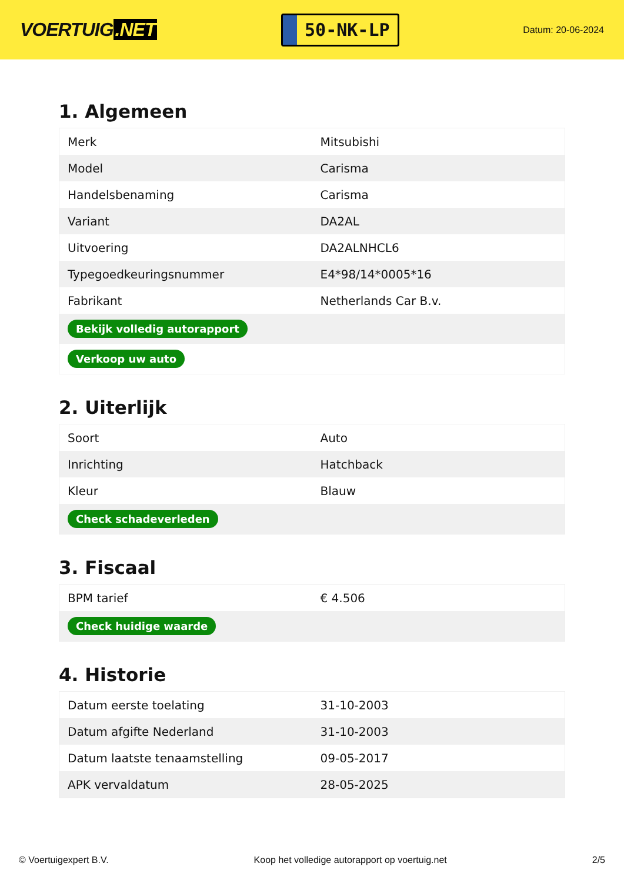VOERTUIG.NET
50-NK-LP
Datum: 20-06-2024
1. Algemeen
| Merk | Mitsubishi |
| Model | Carisma |
| Handelsbenaming | Carisma |
| Variant | DA2AL |
| Uitvoering | DA2ALNHCL6 |
| Typegoedkeuringsnummer | E4*98/14*0005*16 |
| Fabrikant | Netherlands Car B.v. |
| Bekijk volledig autorapport | |
| Verkoop uw auto | |
2. Uiterlijk
| Soort | Auto |
| Inrichting | Hatchback |
| Kleur | Blauw |
| Check schadeverleden | |
3. Fiscaal
| BPM tarief | € 4.506 |
| Check huidige waarde | |
4. Historie
| Datum eerste toelating | 31-10-2003 |
| Datum afgifte Nederland | 31-10-2003 |
| Datum laatste tenaamstelling | 09-05-2017 |
| APK vervaldatum | 28-05-2025 |
© Voertuigexpert B.V. Koop het volledige autorapport op voertuig.net 2/5